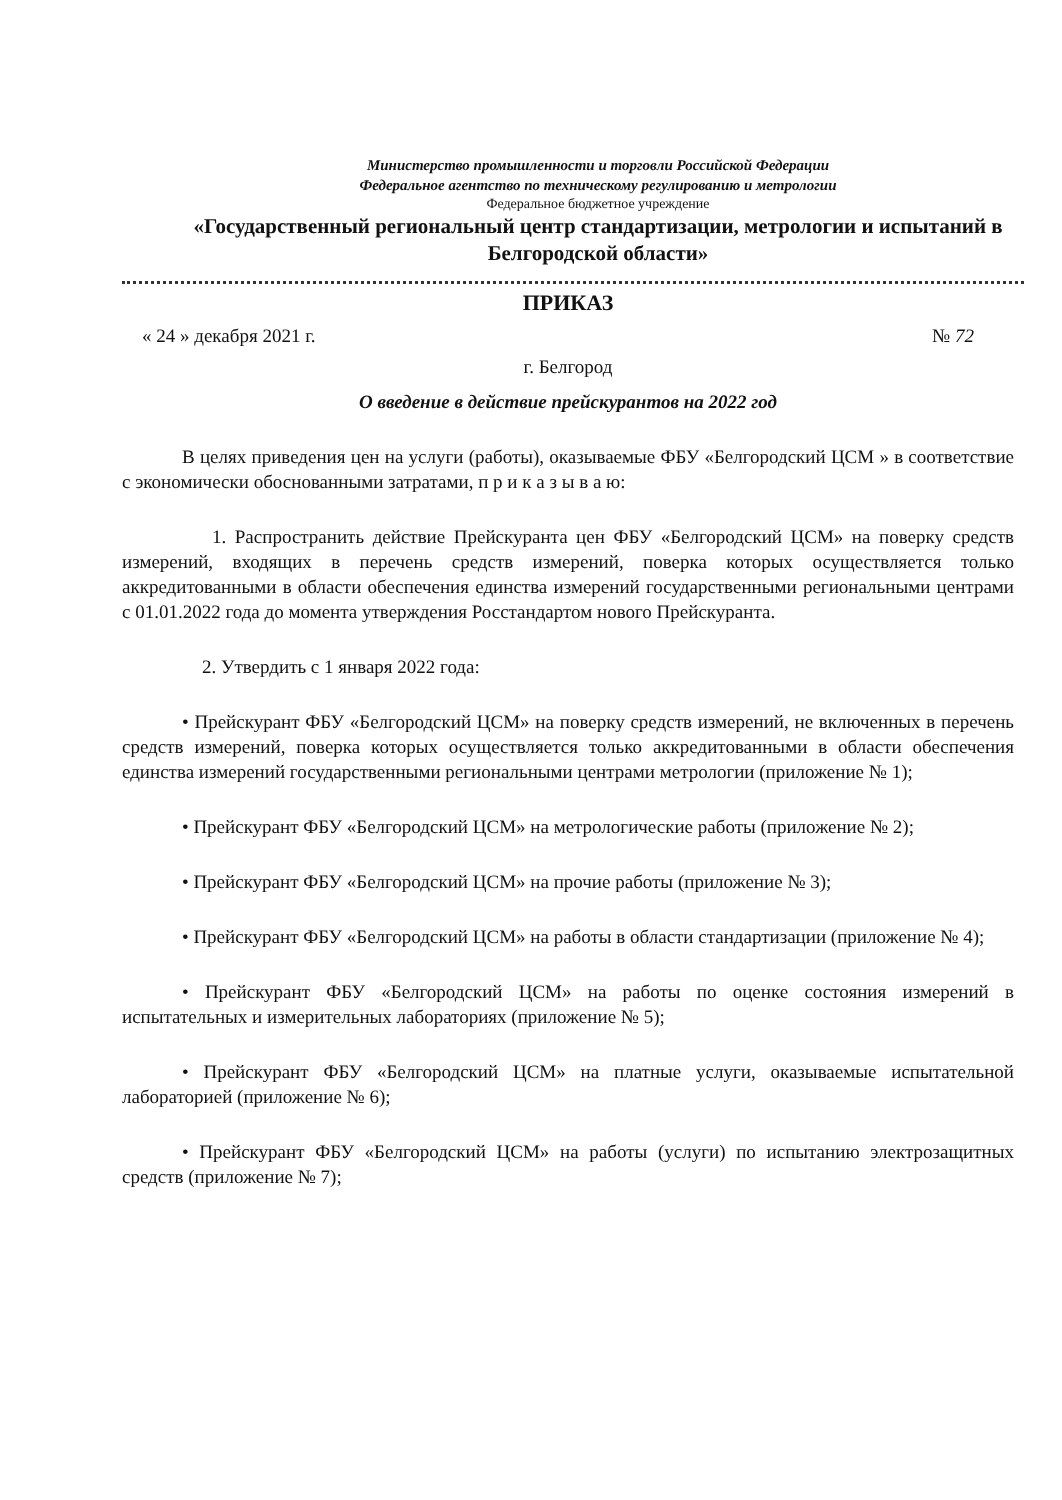Министерство промышленности и торговли Российской Федерации
Федеральное агентство по техническому регулированию и метрологии
Федеральное бюджетное учреждение
«Государственный региональный центр стандартизации, метрологии и испытаний в Белгородской области»
ПРИКАЗ
« 24 » декабря 2021 г. № 72
г. Белгород
О введение в действие прейскурантов на 2022 год
В целях приведения цен на услуги (работы), оказываемые ФБУ «Белгородский ЦСМ » в соответствие с экономически обоснованными затратами, п р и к а з ы в а ю:
1. Распространить действие Прейскуранта цен ФБУ «Белгородский ЦСМ» на поверку средств измерений, входящих в перечень средств измерений, поверка которых осуществляется только аккредитованными в области обеспечения единства измерений государственными региональными центрами с 01.01.2022 года до момента утверждения Росстандартом нового Прейскуранта.
2. Утвердить с 1 января 2022 года:
• Прейскурант ФБУ «Белгородский ЦСМ» на поверку средств измерений, не включенных в перечень средств измерений, поверка которых осуществляется только аккредитованными в области обеспечения единства измерений государственными региональными центрами метрологии (приложение № 1);
• Прейскурант ФБУ «Белгородский ЦСМ» на метрологические работы (приложение № 2);
• Прейскурант ФБУ «Белгородский ЦСМ» на прочие работы (приложение № 3);
• Прейскурант ФБУ «Белгородский ЦСМ» на работы в области стандартизации (приложение № 4);
• Прейскурант ФБУ «Белгородский ЦСМ» на работы по оценке состояния измерений в испытательных и измерительных лабораториях (приложение № 5);
• Прейскурант ФБУ «Белгородский ЦСМ» на платные услуги, оказываемые испытательной лабораторией (приложение № 6);
• Прейскурант ФБУ «Белгородский ЦСМ» на работы (услуги) по испытанию электрозащитных средств (приложение № 7);